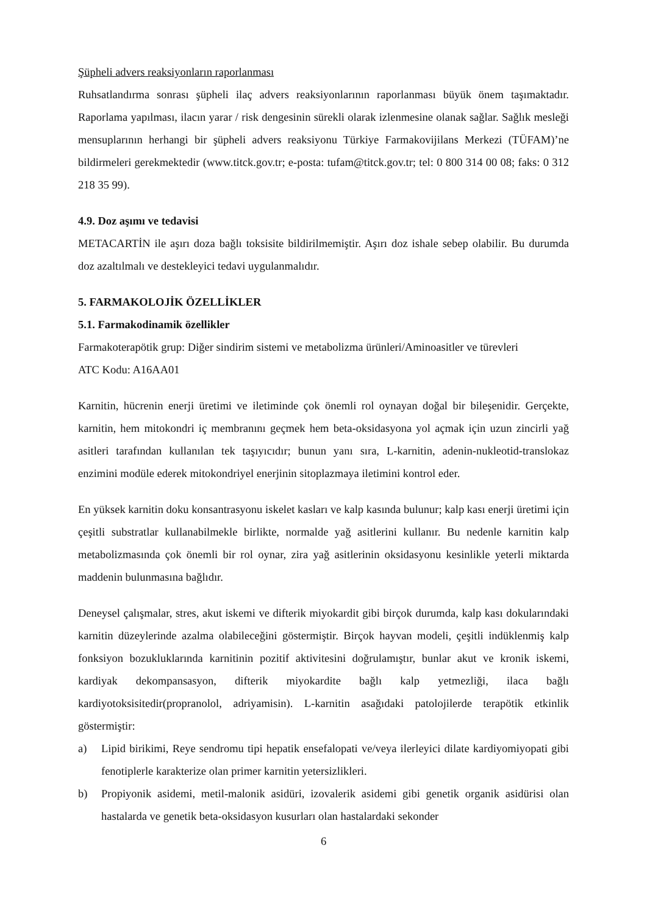Şüpheli advers reaksiyonların raporlanması
Ruhsatlandırma sonrası şüpheli ilaç advers reaksiyonlarının raporlanması büyük önem taşımaktadır. Raporlama yapılması, ilacın yarar / risk dengesinin sürekli olarak izlenmesine olanak sağlar. Sağlık mesleği mensuplarının herhangi bir şüpheli advers reaksiyonu Türkiye Farmakovijilans Merkezi (TÜFAM)’ne bildirmeleri gerekmektedir (www.titck.gov.tr; e-posta: tufam@titck.gov.tr; tel: 0 800 314 00 08; faks: 0 312 218 35 99).
4.9. Doz aşımı ve tedavisi
METACARTİN ile aşırı doza bağlı toksisite bildirilmemiştir. Aşırı doz ishale sebep olabilir. Bu durumda doz azaltılmalı ve destekleyici tedavi uygulanmalıdır.
5. FARMAKOLOJİK ÖZELLİKLER
5.1. Farmakodinamik özellikler
Farmakoterapötik grup: Diğer sindirim sistemi ve metabolizma ürünleri/Aminoasitler ve türevleri
ATC Kodu: A16AA01
Karnitin, hücrenin enerji üretimi ve iletiminde çok önemli rol oynayan doğal bir bileşenidir. Gerçekte, karnitin, hem mitokondri iç membranını geçmek hem beta-oksidasyona yol açmak için uzun zincirli yağ asitleri tarafından kullanılan tek taşıyıcıdır; bunun yanı sıra, L-karnitin, adenin-nukleotid-translokaz enzimini modüle ederek mitokondriyel enerjinin sitoplazmaya iletimini kontrol eder.
En yüksek karnitin doku konsantrasyonu iskelet kasları ve kalp kasında bulunur; kalp kası enerji üretimi için çeşitli substratlar kullanabilmekle birlikte, normalde yağ asitlerini kullanır. Bu nedenle karnitin kalp metabolizmasında çok önemli bir rol oynar, zira yağ asitlerinin oksidasyonu kesinlikle yeterli miktarda maddenin bulunmasına bağlıdır.
Deneysel çalışmalar, stres, akut iskemi ve difterik miyokardit gibi birçok durumda, kalp kası dokularındaki karnitin düzeylerinde azalma olabileceğini göstermiştir. Birçok hayvan modeli, çeşitli indüklenmiş kalp fonksiyon bozukluklarında karnitinin pozitif aktivitesini doğrulamıştır, bunlar akut ve kronik iskemi, kardiyak dekompansasyon, difterik miyokardite bağlı kalp yetmezliği, ilaca bağlı kardiyotoksisitedir(propranolol, adriyamisin). L-karnitin asağıdaki patolojilerde terapötik etkinlik göstermiştir:
a) Lipid birikimi, Reye sendromu tipi hepatik ensefalopati ve/veya ilerleyici dilate kardiyomiyopati gibi fenotiplerle karakterize olan primer karnitin yetersizlikleri.
b) Propiyonik asidemi, metil-malonik asidüri, izovalerik asidemi gibi genetik organik asidürisi olan hastalarda ve genetik beta-oksidasyon kusurları olan hastalardaki sekonder
6